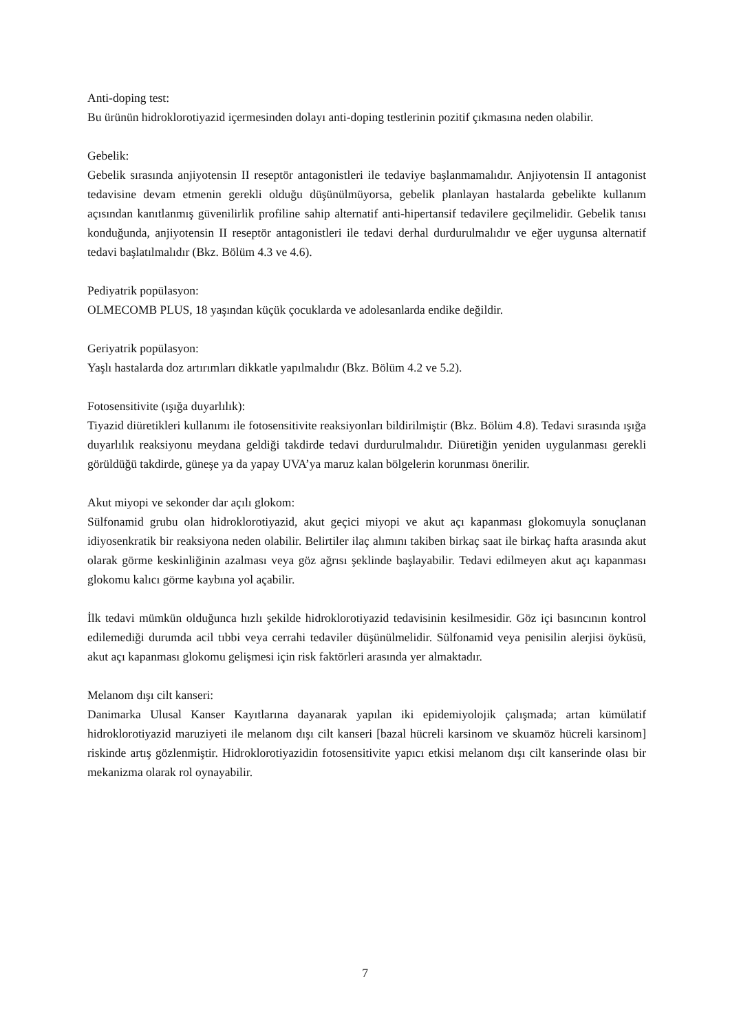Anti-doping test:
Bu ürünün hidroklorotiyazid içermesinden dolayı anti-doping testlerinin pozitif çıkmasına neden olabilir.
Gebelik:
Gebelik sırasında anjiyotensin II reseptör antagonistleri ile tedaviye başlanmamalıdır. Anjiyotensin II antagonist tedavisine devam etmenin gerekli olduğu düşünülmüyorsa, gebelik planlayan hastalarda gebelikte kullanım açısından kanıtlanmış güvenilirlik profiline sahip alternatif anti-hipertansif tedavilere geçilmelidir. Gebelik tanısı konduğunda, anjiyotensin II reseptör antagonistleri ile tedavi derhal durdurulmalıdır ve eğer uygunsa alternatif tedavi başlatılmalıdır (Bkz. Bölüm 4.3 ve 4.6).
Pediyatrik popülasyon:
OLMECOMB PLUS, 18 yaşından küçük çocuklarda ve adolesanlarda endike değildir.
Geriyatrik popülasyon:
Yaşlı hastalarda doz artırımları dikkatle yapılmalıdır (Bkz. Bölüm 4.2 ve 5.2).
Fotosensitivite (ışığa duyarlılık):
Tiyazid diüretikleri kullanımı ile fotosensitivite reaksiyonları bildirilmiştir (Bkz. Bölüm 4.8). Tedavi sırasında ışığa duyarlılık reaksiyonu meydana geldiği takdirde tedavi durdurulmalıdır. Diüretiğin yeniden uygulanması gerekli görüldüğü takdirde, güneşe ya da yapay UVA’ya maruz kalan bölgelerin korunması önerilir.
Akut miyopi ve sekonder dar açılı glokom:
Sülfonamid grubu olan hidroklorotiyazid, akut geçici miyopi ve akut açı kapanması glokomuyla sonuçlanan idiyosenkratik bir reaksiyona neden olabilir. Belirtiler ilaç alımını takiben birkaç saat ile birkaç hafta arasında akut olarak görme keskinliğinin azalması veya göz ağrısı şeklinde başlayabilir. Tedavi edilmeyen akut açı kapanması glokomu kalıcı görme kaybına yol açabilir.
İlk tedavi mümkün olduğunca hızlı şekilde hidroklorotiyazid tedavisinin kesilmesidir. Göz içi basıncının kontrol edilemediği durumda acil tıbbi veya cerrahi tedaviler düşünülmelidir. Sülfonamid veya penisilin alerjisi öyküsü, akut açı kapanması glokomu gelişmesi için risk faktörleri arasında yer almaktadır.
Melanom dışı cilt kanseri:
Danimarka Ulusal Kanser Kayıtlarına dayanarak yapılan iki epidemiyolojik çalışmada; artan kümülatif hidroklorotiyazid maruziyeti ile melanom dışı cilt kanseri [bazal hücreli karsinom ve skuamöz hücreli karsinom] riskinde artış gözlenmiştir. Hidroklorotiyazidin fotosensitivite yapıcı etkisi melanom dışı cilt kanserinde olası bir mekanizma olarak rol oynayabilir.
7